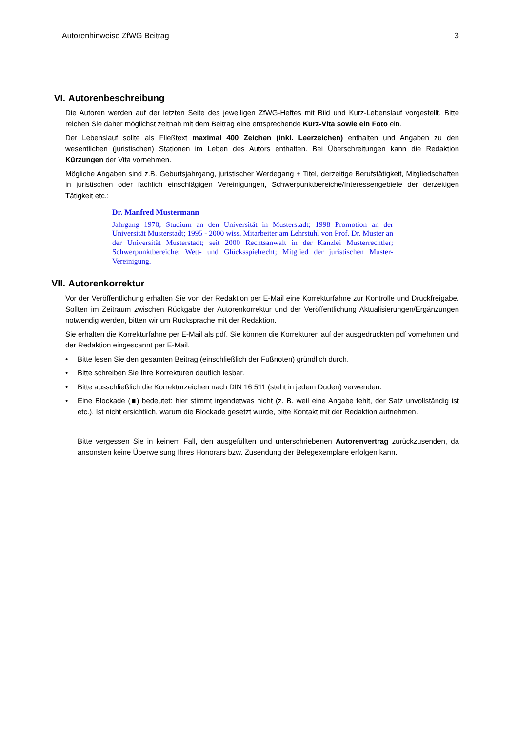Autorenhinweise ZfWG Beitrag 3
VI. Autorenbeschreibung
Die Autoren werden auf der letzten Seite des jeweiligen ZfWG-Heftes mit Bild und Kurz-Lebenslauf vorgestellt. Bitte reichen Sie daher möglichst zeitnah mit dem Beitrag eine entsprechende Kurz-Vita sowie ein Foto ein.
Der Lebenslauf sollte als Fließtext maximal 400 Zeichen (inkl. Leerzeichen) enthalten und Angaben zu den wesentlichen (juristischen) Stationen im Leben des Autors enthalten. Bei Überschreitungen kann die Redaktion Kürzungen der Vita vornehmen.
Mögliche Angaben sind z.B. Geburtsjahrgang, juristischer Werdegang + Titel, derzeitige Berufstätigkeit, Mitgliedschaften in juristischen oder fachlich einschlägigen Vereinigungen, Schwerpunktbereiche/Interessengebiete der derzeitigen Tätigkeit etc.:
Dr. Manfred Mustermann
Jahrgang 1970; Studium an den Universität in Musterstadt; 1998 Promotion an der Universität Musterstadt; 1995 - 2000 wiss. Mitarbeiter am Lehrstuhl von Prof. Dr. Muster an der Universität Musterstadt; seit 2000 Rechtsanwalt in der Kanzlei Musterrechtler; Schwerpunktbereiche: Wett- und Glücksspielrecht; Mitglied der juristischen Muster-Vereinigung.
VII. Autorenkorrektur
Vor der Veröffentlichung erhalten Sie von der Redaktion per E-Mail eine Korrekturfahne zur Kontrolle und Druckfreigabe. Sollten im Zeitraum zwischen Rückgabe der Autorenkorrektur und der Veröffentlichung Aktualisierungen/Ergänzungen notwendig werden, bitten wir um Rücksprache mit der Redaktion.
Sie erhalten die Korrekturfahne per E-Mail als pdf. Sie können die Korrekturen auf der ausgedruckten pdf vornehmen und der Redaktion eingescannt per E-Mail.
• Bitte lesen Sie den gesamten Beitrag (einschließlich der Fußnoten) gründlich durch.
• Bitte schreiben Sie Ihre Korrekturen deutlich lesbar.
• Bitte ausschließlich die Korrekturzeichen nach DIN 16 511 (steht in jedem Duden) verwenden.
• Eine Blockade (■) bedeutet: hier stimmt irgendetwas nicht (z. B. weil eine Angabe fehlt, der Satz unvollständig ist etc.). Ist nicht ersichtlich, warum die Blockade gesetzt wurde, bitte Kontakt mit der Redaktion aufnehmen.
Bitte vergessen Sie in keinem Fall, den ausgefüllten und unterschriebenen Autorenvertrag zurückzusenden, da ansonsten keine Überweisung Ihres Honorars bzw. Zusendung der Belegexemplare erfolgen kann.